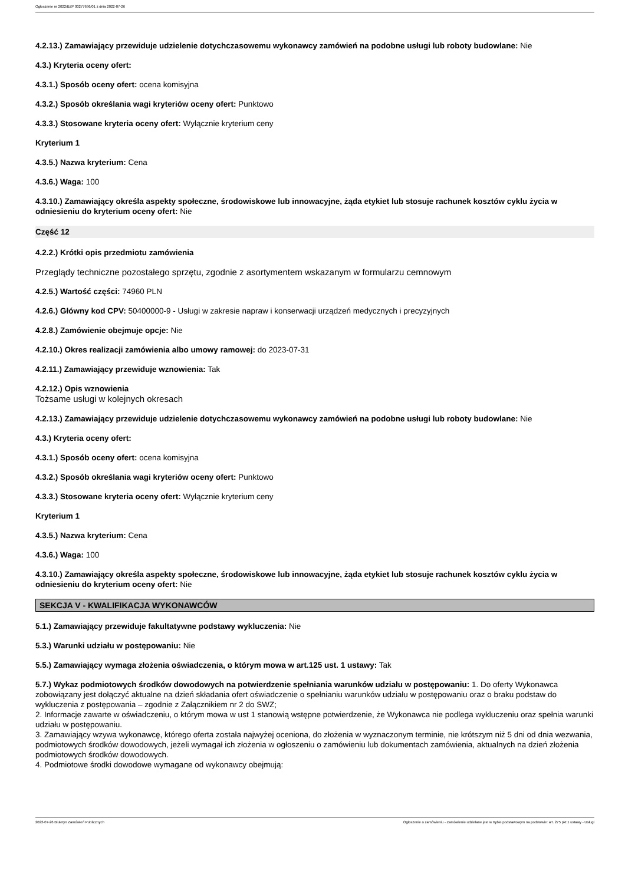Ogłoszenie nr 2022/BZP 00277696/01 z dnia 2022-07-26
4.2.13.) Zamawiający przewiduje udzielenie dotychczasowemu wykonawcy zamówień na podobne usługi lub roboty budowlane: Nie
4.3.) Kryteria oceny ofert:
4.3.1.) Sposób oceny ofert: ocena komisyjna
4.3.2.) Sposób określania wagi kryteriów oceny ofert: Punktowo
4.3.3.) Stosowane kryteria oceny ofert: Wyłącznie kryterium ceny
Kryterium 1
4.3.5.) Nazwa kryterium: Cena
4.3.6.) Waga: 100
4.3.10.) Zamawiający określa aspekty społeczne, środowiskowe lub innowacyjne, żąda etykiet lub stosuje rachunek kosztów cyklu życia w odniesieniu do kryterium oceny ofert: Nie
Część 12
4.2.2.) Krótki opis przedmiotu zamówienia
Przeglądy techniczne pozostałego sprzętu, zgodnie z asortymentem wskazanym w formularzu cemnowym
4.2.5.) Wartość części: 74960 PLN
4.2.6.) Główny kod CPV: 50400000-9 - Usługi w zakresie napraw i konserwacji urządzeń medycznych i precyzyjnych
4.2.8.) Zamówienie obejmuje opcje: Nie
4.2.10.) Okres realizacji zamówienia albo umowy ramowej: do 2023-07-31
4.2.11.) Zamawiający przewiduje wznowienia: Tak
4.2.12.) Opis wznowienia
Tożsame usługi w kolejnych okresach
4.2.13.) Zamawiający przewiduje udzielenie dotychczasowemu wykonawcy zamówień na podobne usługi lub roboty budowlane: Nie
4.3.) Kryteria oceny ofert:
4.3.1.) Sposób oceny ofert: ocena komisyjna
4.3.2.) Sposób określania wagi kryteriów oceny ofert: Punktowo
4.3.3.) Stosowane kryteria oceny ofert: Wyłącznie kryterium ceny
Kryterium 1
4.3.5.) Nazwa kryterium: Cena
4.3.6.) Waga: 100
4.3.10.) Zamawiający określa aspekty społeczne, środowiskowe lub innowacyjne, żąda etykiet lub stosuje rachunek kosztów cyklu życia w odniesieniu do kryterium oceny ofert: Nie
SEKCJA V - KWALIFIKACJA WYKONAWCÓW
5.1.) Zamawiający przewiduje fakultatywne podstawy wykluczenia: Nie
5.3.) Warunki udziału w postępowaniu: Nie
5.5.) Zamawiający wymaga złożenia oświadczenia, o którym mowa w art.125 ust. 1 ustawy: Tak
5.7.) Wykaz podmiotowych środków dowodowych na potwierdzenie spełniania warunków udziału w postępowaniu: 1. Do oferty Wykonawca zobowiązany jest dołączyć aktualne na dzień składania ofert oświadczenie o spełnianiu warunków udziału w postępowaniu oraz o braku podstaw do wykluczenia z postępowania – zgodnie z Załącznikiem nr 2 do SWZ;
2. Informacje zawarte w oświadczeniu, o którym mowa w ust 1 stanowią wstępne potwierdzenie, że Wykonawca nie podlega wykluczeniu oraz spełnia warunki udziału w postępowaniu.
3. Zamawiający wzywa wykonawcę, którego oferta została najwyżej oceniona, do złożenia w wyznaczonym terminie, nie krótszym niż 5 dni od dnia wezwania, podmiotowych środków dowodowych, jeżeli wymagał ich złożenia w ogłoszeniu o zamówieniu lub dokumentach zamówienia, aktualnych na dzień złożenia podmiotowych środków dowodowych.
4. Podmiotowe środki dowodowe wymagane od wykonawcy obejmują:
2022-07-26 Biuletyn Zamówień Publicznych Ogłoszenie o zamówieniu - Zamówienie udzielane jest w trybie podstawowym na podstawie: art. 275 pkt 1 ustawy - Usługi